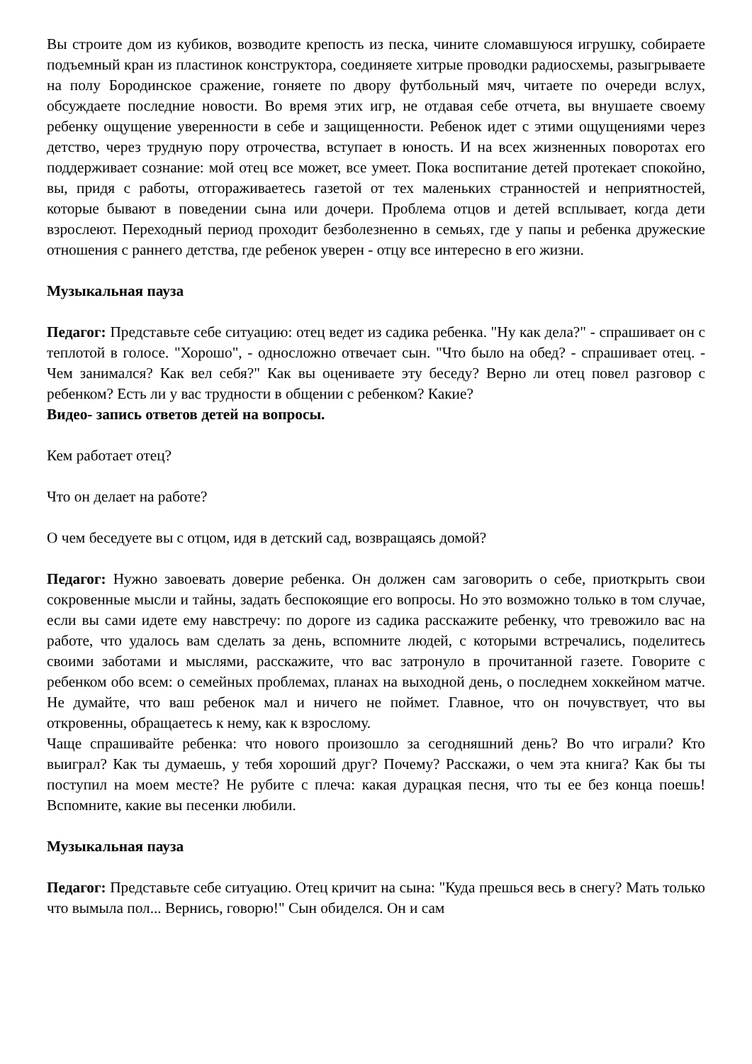Вы строите дом из кубиков, возводите крепость из песка, чините сломавшуюся игрушку, собираете подъемный кран из пластинок конструктора, соединяете хитрые проводки радиосхемы, разыгрываете на полу Бородинское сражение, гоняете по двору футбольный мяч, читаете по очереди вслух, обсуждаете последние новости. Во время этих игр, не отдавая себе отчета, вы внушаете своему ребенку ощущение уверенности в себе и защищенности. Ребенок идет с этими ощущениями через детство, через трудную пору отрочества, вступает в юность. И на всех жизненных поворотах его поддерживает сознание: мой отец все может, все умеет. Пока воспитание детей протекает спокойно, вы, придя с работы, отгораживаетесь газетой от тех маленьких странностей и неприятностей, которые бывают в поведении сына или дочери. Проблема отцов и детей всплывает, когда дети взрослеют. Переходный период проходит безболезненно в семьях, где у папы и ребенка дружеские отношения с раннего детства, где ребенок уверен - отцу все интересно в его жизни.
Музыкальная пауза
Педагог: Представьте себе ситуацию: отец ведет из садика ребенка. "Ну как дела?" - спрашивает он с теплотой в голосе. "Хорошо", - односложно отвечает сын. "Что было на обед? - спрашивает отец. - Чем занимался? Как вел себя?" Как вы оцениваете эту беседу? Верно ли отец повел разговор с ребенком? Есть ли у вас трудности в общении с ребенком? Какие?
Видео- запись ответов детей на вопросы.
Кем работает отец?
Что он делает на работе?
О чем беседуете вы с отцом, идя в детский сад, возвращаясь домой?
Педагог: Нужно завоевать доверие ребенка. Он должен сам заговорить о себе, приоткрыть свои сокровенные мысли и тайны, задать беспокоящие его вопросы. Но это возможно только в том случае, если вы сами идете ему навстречу: по дороге из садика расскажите ребенку, что тревожило вас на работе, что удалось вам сделать за день, вспомните людей, с которыми встречались, поделитесь своими заботами и мыслями, расскажите, что вас затронуло в прочитанной газете. Говорите с ребенком обо всем: о семейных проблемах, планах на выходной день, о последнем хоккейном матче. Не думайте, что ваш ребенок мал и ничего не поймет. Главное, что он почувствует, что вы откровенны, обращаетесь к нему, как к взрослому.
Чаще спрашивайте ребенка: что нового произошло за сегодняшний день? Во что играли? Кто выиграл? Как ты думаешь, у тебя хороший друг? Почему? Расскажи, о чем эта книга? Как бы ты поступил на моем месте? Не рубите с плеча: какая дурацкая песня, что ты ее без конца поешь! Вспомните, какие вы песенки любили.
Музыкальная пауза
Педагог: Представьте себе ситуацию. Отец кричит на сына: "Куда прешься весь в снегу? Мать только что вымыла пол... Вернись, говорю!" Сын обиделся. Он и сам